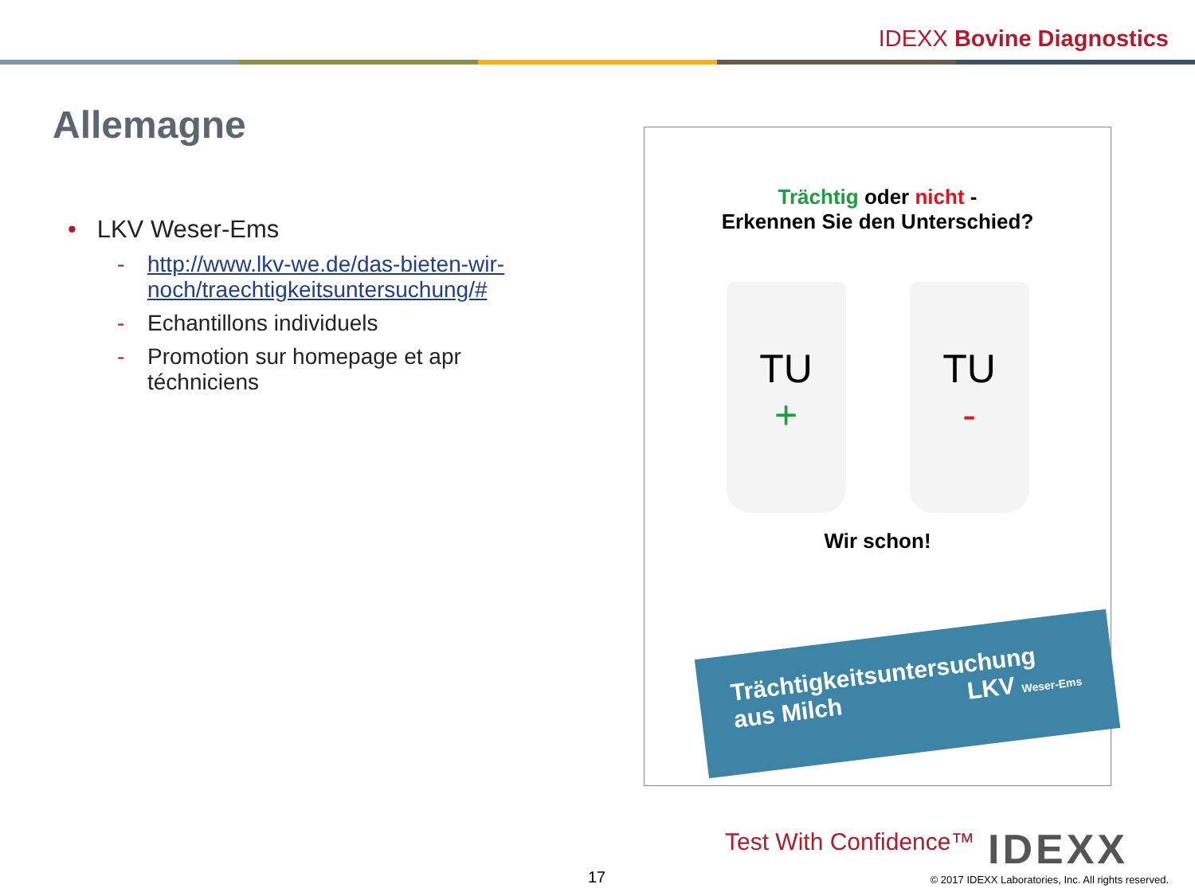IDEXX Bovine Diagnostics
Allemagne
• LKV Weser-Ems
- http://www.lkv-we.de/das-bieten-wir-noch/traechtigkeitsuntersuchung/#
- Echantillons individuels
- Promotion sur homepage et apr téchniciens
Trächtig oder nicht -
Erkennen Sie den Unterschied?
TU
+
TU
-
Wir schon!
Trächtigkeitsuntersuchung
aus Milch LKV Weser-Ems
Test With Confidence™ IDEXX
17
© 2017 IDEXX Laboratories, Inc. All rights reserved.